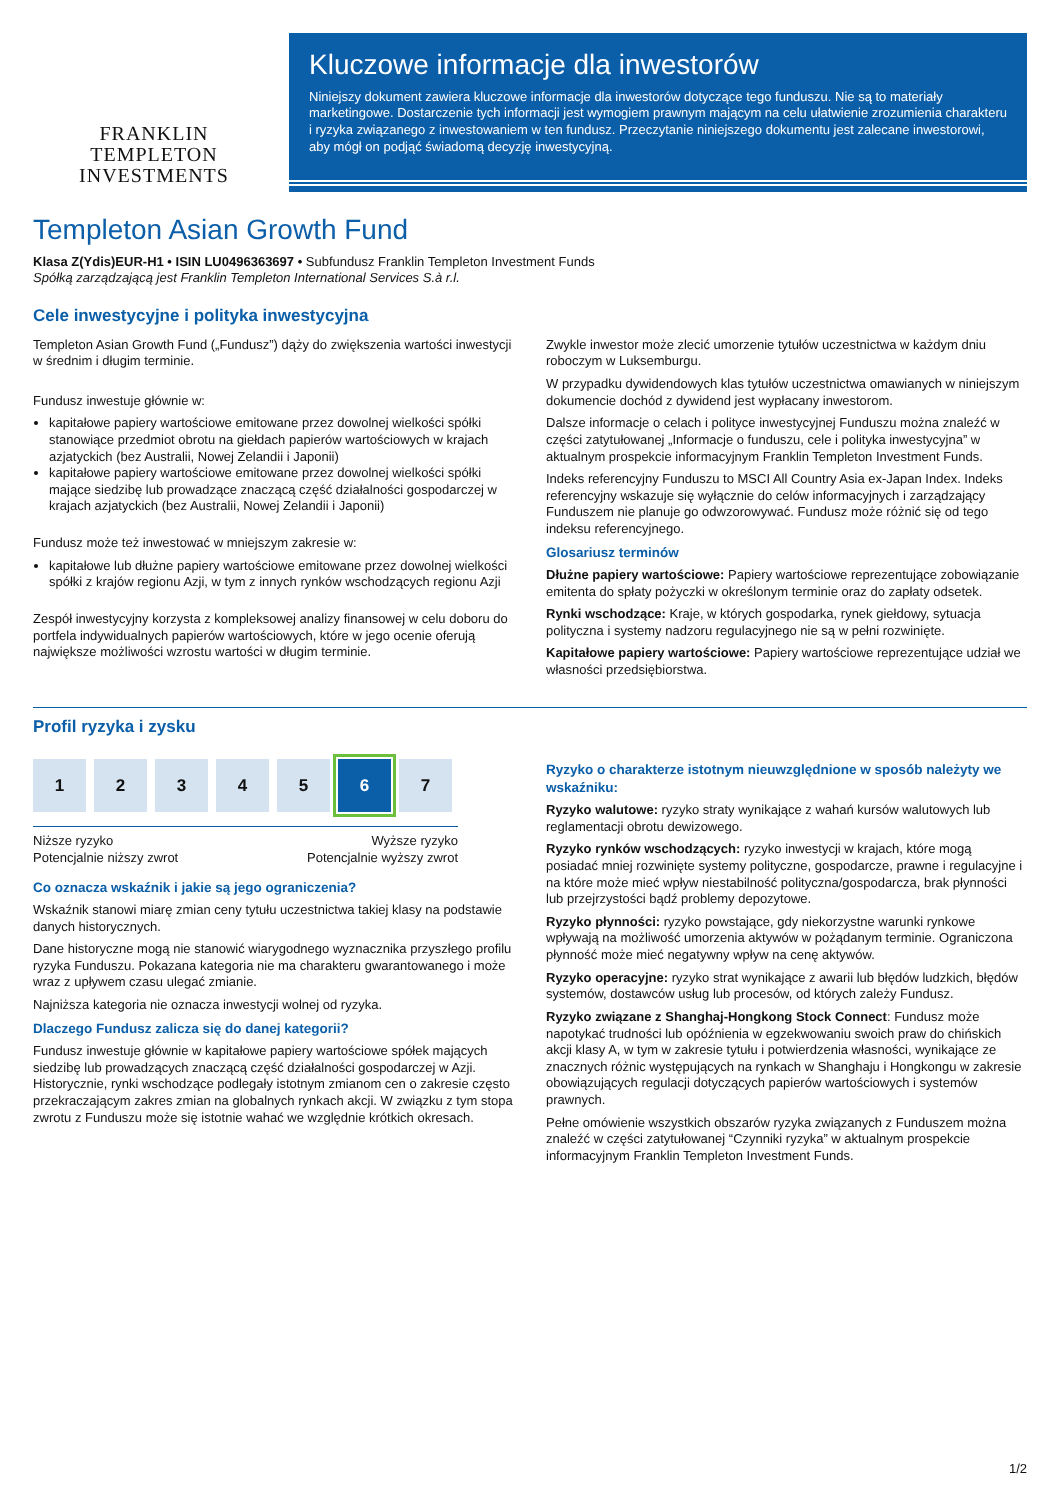FRANKLIN TEMPLETON
INVESTMENTS
Kluczowe informacje dla inwestorów
Niniejszy dokument zawiera kluczowe informacje dla inwestorów dotyczące tego funduszu. Nie są to materiały marketingowe. Dostarczenie tych informacji jest wymogiem prawnym mającym na celu ułatwienie zrozumienia charakteru i ryzyka związanego z inwestowaniem w ten fundusz. Przeczytanie niniejszego dokumentu jest zalecane inwestorowi, aby mógł on podjąć świadomą decyzję inwestycyjną.
Templeton Asian Growth Fund
Klasa Z(Ydis)EUR-H1 • ISIN LU0496363697 • Subfundusz Franklin Templeton Investment Funds
Spółką zarządzającą jest Franklin Templeton International Services S.à r.l.
Cele inwestycyjne i polityka inwestycyjna
Templeton Asian Growth Fund („Fundusz”) dąży do zwiększenia wartości inwestycji w średnim i długim terminie.
Fundusz inwestuje głównie w:
kapitałowe papiery wartościowe emitowane przez dowolnej wielkości spółki stanowiące przedmiot obrotu na giełdach papierów wartościowych w krajach azjatyckich (bez Australii, Nowej Zelandii i Japonii)
kapitałowe papiery wartościowe emitowane przez dowolnej wielkości spółki mające siedzibę lub prowadzące znaczącą część działalności gospodarczej w krajach azjatyckich (bez Australii, Nowej Zelandii i Japonii)
Fundusz może też inwestować w mniejszym zakresie w:
kapitałowe lub dłużne papiery wartościowe emitowane przez dowolnej wielkości spółki z krajów regionu Azji, w tym z innych rynków wschodzących regionu Azji
Zespół inwestycyjny korzysta z kompleksowej analizy finansowej w celu doboru do portfela indywidualnych papierów wartościowych, które w jego ocenie oferują największe możliwości wzrostu wartości w długim terminie.
Zwykle inwestor może zlecić umorzenie tytułów uczestnictwa w każdym dniu roboczym w Luksemburgu.
W przypadku dywidendowych klas tytułów uczestnictwa omawianych w niniejszym dokumencie dochód z dywidend jest wypłacany inwestorom.
Dalsze informacje o celach i polityce inwestycyjnej Funduszu można znaleźć w części zatytułowanej „Informacje o funduszu, cele i polityka inwestycyjna” w aktualnym prospekcie informacyjnym Franklin Templeton Investment Funds.
Indeks referencyjny Funduszu to MSCI All Country Asia ex-Japan Index. Indeks referencyjny wskazuje się wyłącznie do celów informacyjnych i zarządzający Funduszem nie planuje go odwzorowywać. Fundusz może różnić się od tego indeksu referencyjnego.
Glosariusz terminów
Dłużne papiery wartościowe: Papiery wartościowe reprezentujące zobowiązanie emitenta do spłaty pożyczki w określonym terminie oraz do zapłaty odsetek.
Rynki wschodzące: Kraje, w których gospodarka, rynek giełdowy, sytuacja polityczna i systemy nadzoru regulacyjnego nie są w pełni rozwinięte.
Kapitałowe papiery wartościowe: Papiery wartościowe reprezentujące udział we własności przedsiębiorstwa.
Profil ryzyka i zysku
12345 6 7
Niższe ryzyko
Potencjalnie niższy zwrot Wyższe ryzyko
Potencjalnie wyższy zwrot
Co oznacza wskaźnik i jakie są jego ograniczenia?
Wskaźnik stanowi miarę zmian ceny tytułu uczestnictwa takiej klasy na podstawie danych historycznych.
Dane historyczne mogą nie stanowić wiarygodnego wyznacznika przyszłego profilu ryzyka Funduszu. Pokazana kategoria nie ma charakteru gwarantowanego i może wraz z upływem czasu ulegać zmianie.
Najniższa kategoria nie oznacza inwestycji wolnej od ryzyka.
Dlaczego Fundusz zalicza się do danej kategorii?
Fundusz inwestuje głównie w kapitałowe papiery wartościowe spółek mających siedzibę lub prowadzących znaczącą część działalności gospodarczej w Azji. Historycznie, rynki wschodzące podlegały istotnym zmianom cen o zakresie często przekraczającym zakres zmian na globalnych rynkach akcji. W związku z tym stopa zwrotu z Funduszu może się istotnie wahać we względnie krótkich okresach.
Ryzyko o charakterze istotnym nieuwzględnione w sposób należyty we wskaźniku:
Ryzyko walutowe: ryzyko straty wynikające z wahań kursów walutowych lub reglamentacji obrotu dewizowego.
Ryzyko rynków wschodzących: ryzyko inwestycji w krajach, które mogą posiadać mniej rozwinięte systemy polityczne, gospodarcze, prawne i regulacyjne i na które może mieć wpływ niestabilność polityczna/gospodarcza, brak płynności lub przejrzystości bądź problemy depozytowe.
Ryzyko płynności: ryzyko powstające, gdy niekorzystne warunki rynkowe wpływają na możliwość umorzenia aktywów w pożądanym terminie. Ograniczona płynność może mieć negatywny wpływ na cenę aktywów.
Ryzyko operacyjne: ryzyko strat wynikające z awarii lub błędów ludzkich, błędów systemów, dostawców usług lub procesów, od których zależy Fundusz.
Ryzyko związane z Shanghaj-Hongkong Stock Connect: Fundusz może napotykać trudności lub opóźnienia w egzekwowaniu swoich praw do chińskich akcji klasy A, w tym w zakresie tytułu i potwierdzenia własności, wynikające ze znacznych różnic występujących na rynkach w Shanghaju i Hongkongu w zakresie obowiązujących regulacji dotyczących papierów wartościowych i systemów prawnych.
Pełne omówienie wszystkich obszarów ryzyka związanych z Funduszem można znaleźć w części zatytułowanej “Czynniki ryzyka” w aktualnym prospekcie informacyjnym Franklin Templeton Investment Funds.
1/2